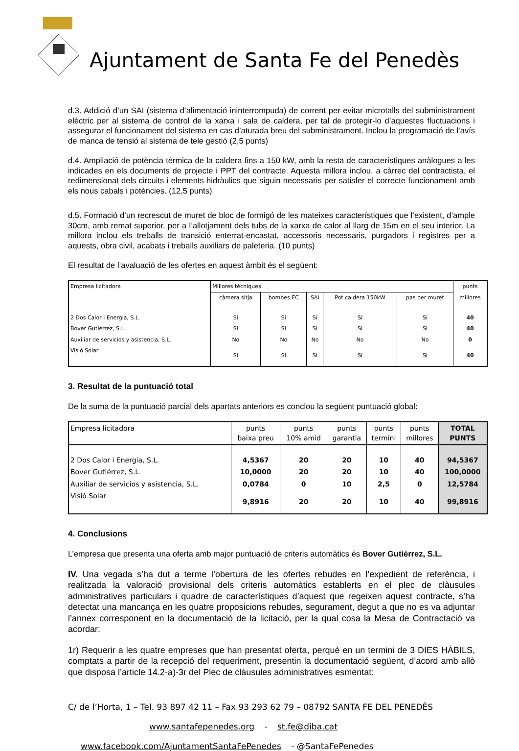Ajuntament de Santa Fe del Penedès
d.3. Addició d’un SAI (sistema d’alimentació ininterrompuda) de corrent per evitar microtalls del subministrament elèctric per al sistema de control de la xarxa i sala de caldera, per tal de protegir-lo d’aquestes fluctuacions i assegurar el funcionament del sistema en cas d’aturada breu del subministrament. Inclou la programació de l’avís de manca de tensió al sistema de tele gestió (2,5 punts)
d.4. Ampliació de potència tèrmica de la caldera fins a 150 kW, amb la resta de característiques anàlogues a les indicades en els documents de projecte i PPT del contracte. Aquesta millora inclou, a càrrec del contractista, el redimensionat dels circuits i elements hidràulics que siguin necessaris per satisfer el correcte funcionament amb els nous cabals i potències. (12,5 punts)
d.5. Formació d’un recrescut de muret de bloc de formigó de les mateixes característiques que l’existent, d’ample 30cm, amb remat superior, per a l’allotjament dels tubs de la xarxa de calor al llarg de 15m en el seu interior. La millora inclou els treballs de transició enterrat-encastat, accessoris necessaris, purgadors i registres per a aquests, obra civil, acabats i treballs auxiliars de paleteria. (10 punts)
El resultat de l’avaluació de les ofertes en aquest àmbit és el següent:
| Empresa licitadora | Millores tècniques | | | | | punts |
| --- | --- | --- | --- | --- | --- | --- |
| | càmera sitja | bombes EC | SAI | Pot.caldera 150kW | pas per muret | millores |
| 2 Dos Calor i Energia, S.L. | Sí | Sí | Sí | Sí | Sí | 40 |
| Bover Gutiérrez, S.L. | Sí | Sí | Sí | Sí | Sí | 40 |
| Auxiliar de servicios y asistencia, S.L. | No | No | No | No | No | 0 |
| Visió Solar | Sí | Sí | Sí | Sí | Sí | 40 |
3. Resultat de la puntuació total
De la suma de la puntuació parcial dels apartats anteriors es conclou la següent puntuació global:
| Empresa licitadora | punts baixa preu | punts 10% amid | punts garantia | punts termini | punts millores | TOTAL PUNTS |
| --- | --- | --- | --- | --- | --- | --- |
| 2 Dos Calor i Energia, S.L. | 4,5367 | 20 | 20 | 10 | 40 | 94,5367 |
| Bover Gutiérrez, S.L. | 10,0000 | 20 | 20 | 10 | 40 | 100,0000 |
| Auxiliar de servicios y asistencia, S.L. | 0,0784 | 0 | 10 | 2,5 | 0 | 12,5784 |
| Visió Solar | 9,8916 | 20 | 20 | 10 | 40 | 99,8916 |
4. Conclusions
L’empresa que presenta una oferta amb major puntuació de criteris automàtics és Bover Gutiérrez, S.L.
IV. Una vegada s’ha dut a terme l’obertura de les ofertes rebudes en l’expedient de referència, i realitzada la valoració provisional dels criteris automàtics establerts en el plec de clàusules administratives particulars i quadre de característiques d’aquest que regeixen aquest contracte, s’ha detectat una mancança en les quatre proposicions rebudes, segurament, degut a que no es va adjuntar l’annex corresponent en la documentació de la licitació, per la qual cosa la Mesa de Contractació va acordar:
1r) Requerir a les quatre empreses que han presentat oferta, perquè en un termini de 3 DIES HÀBILS, comptats a partir de la recepció del requeriment, presentin la documentació següent, d’acord amb allò que disposa l’article 14.2-a)-3r del Plec de clàusules administratives esmentat:
C/ de l’Horta, 1 – Tel. 93 897 42 11 – Fax 93 293 62 79 – 08792 SANTA FE DEL PENEDÈS
www.santafepenedes.org - st.fe@diba.cat
www.facebook.com/AjuntamentSantaFePenedes - @SantaFePenedes